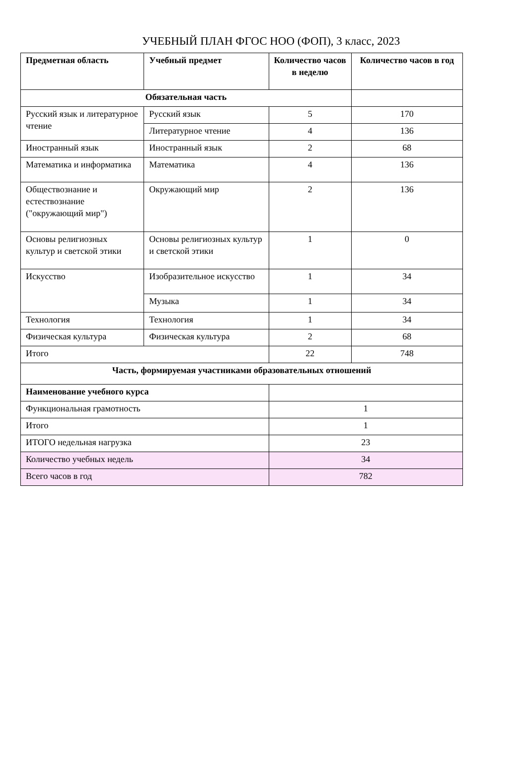УЧЕБНЫЙ ПЛАН ФГОС НОО (ФОП), 3 класс, 2023
| Предметная область | Учебный предмет | Количество часов в неделю | Количество часов в год |
| --- | --- | --- | --- |
| Обязательная часть | | | |
| Русский язык и литературное чтение | Русский язык | 5 | 170 |
| | Литературное чтение | 4 | 136 |
| Иностранный язык | Иностранный язык | 2 | 68 |
| Математика и информатика | Математика | 4 | 136 |
| Обществознание и естествознание ("окружающий мир") | Окружающий мир | 2 | 136 |
| Основы религиозных культур и светской этики | Основы религиозных культур и светской этики | 1 | 0 |
| Искусство | Изобразительное искусство | 1 | 34 |
| | Музыка | 1 | 34 |
| Технология | Технология | 1 | 34 |
| Физическая культура | Физическая культура | 2 | 68 |
| Итого | | 22 | 748 |
| Часть, формируемая участниками образовательных отношений | | | |
| Наименование учебного курса | | | |
| Функциональная грамотность | | 1 | |
| Итого | | 1 | |
| ИТОГО недельная нагрузка | | 23 | |
| Количество учебных недель | | 34 | |
| Всего часов в год | | 782 | |